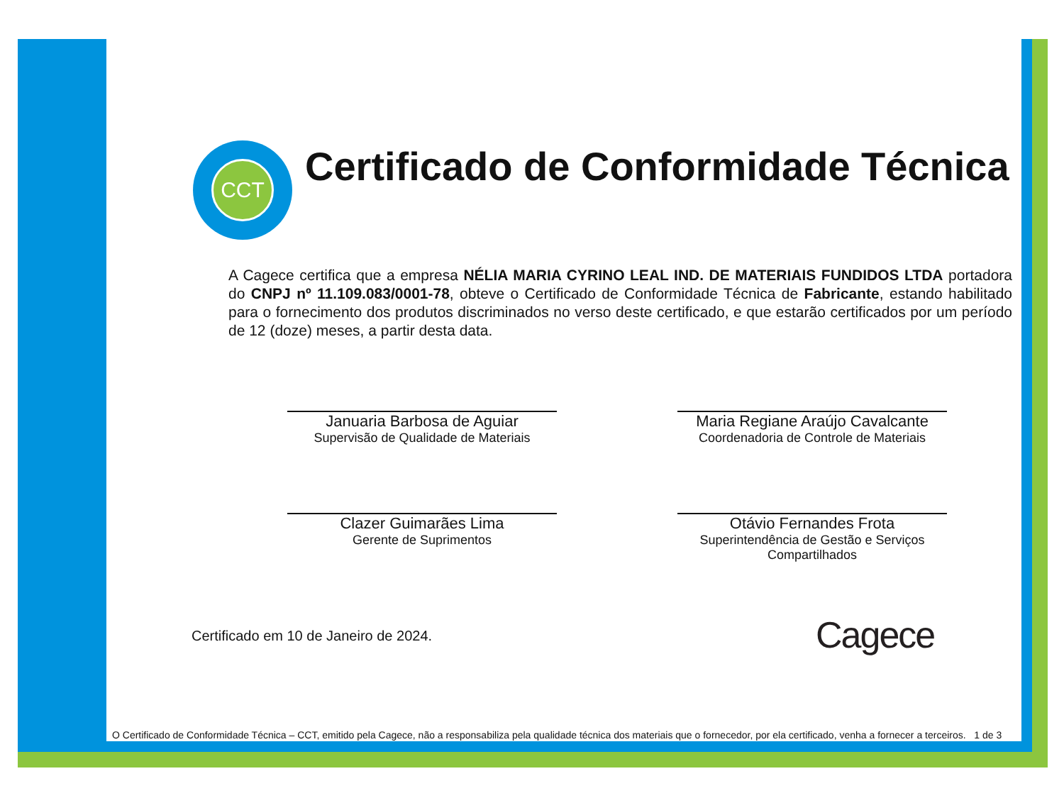CCT
Certificado de Conformidade Técnica
A Cagece certifica que a empresa NÉLIA MARIA CYRINO LEAL IND. DE MATERIAIS FUNDIDOS LTDA portadora do CNPJ nº 11.109.083/0001-78, obteve o Certificado de Conformidade Técnica de Fabricante, estando habilitado para o fornecimento dos produtos discriminados no verso deste certificado, e que estarão certificados por um período de 12 (doze) meses, a partir desta data.
Januaria Barbosa de Aguiar
Supervisão de Qualidade de Materiais
Maria Regiane Araújo Cavalcante
Coordenadoria de Controle de Materiais
Clazer Guimarães Lima
Gerente de Suprimentos
Otávio Fernandes Frota
Superintendência de Gestão e Serviços
Compartilhados
Certificado em 10 de Janeiro de 2024.
Cagece
O Certificado de Conformidade Técnica – CCT, emitido pela Cagece, não a responsabiliza pela qualidade técnica dos materiais que o fornecedor, por ela certificado, venha a fornecer a terceiros. 1 de 3